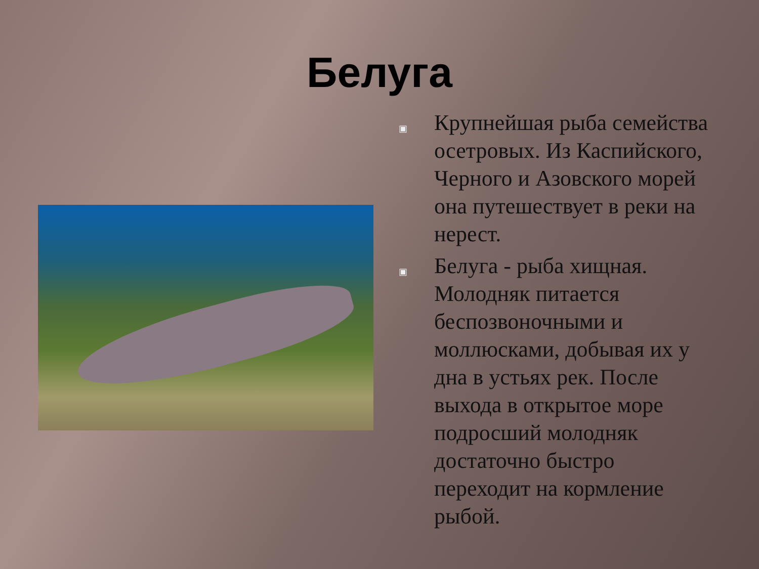Белуга
▣ Крупнейшая рыба семейства осетровых. Из Каспийского, Черного и Азовского морей она путешествует в реки на нерест.
▣ Белуга - рыба хищная. Молодняк питается беспозвоночными и моллюсками, добывая их у дна в устьях рек. После выхода в открытое море подросший молодняк достаточно быстро переходит на кормление рыбой.